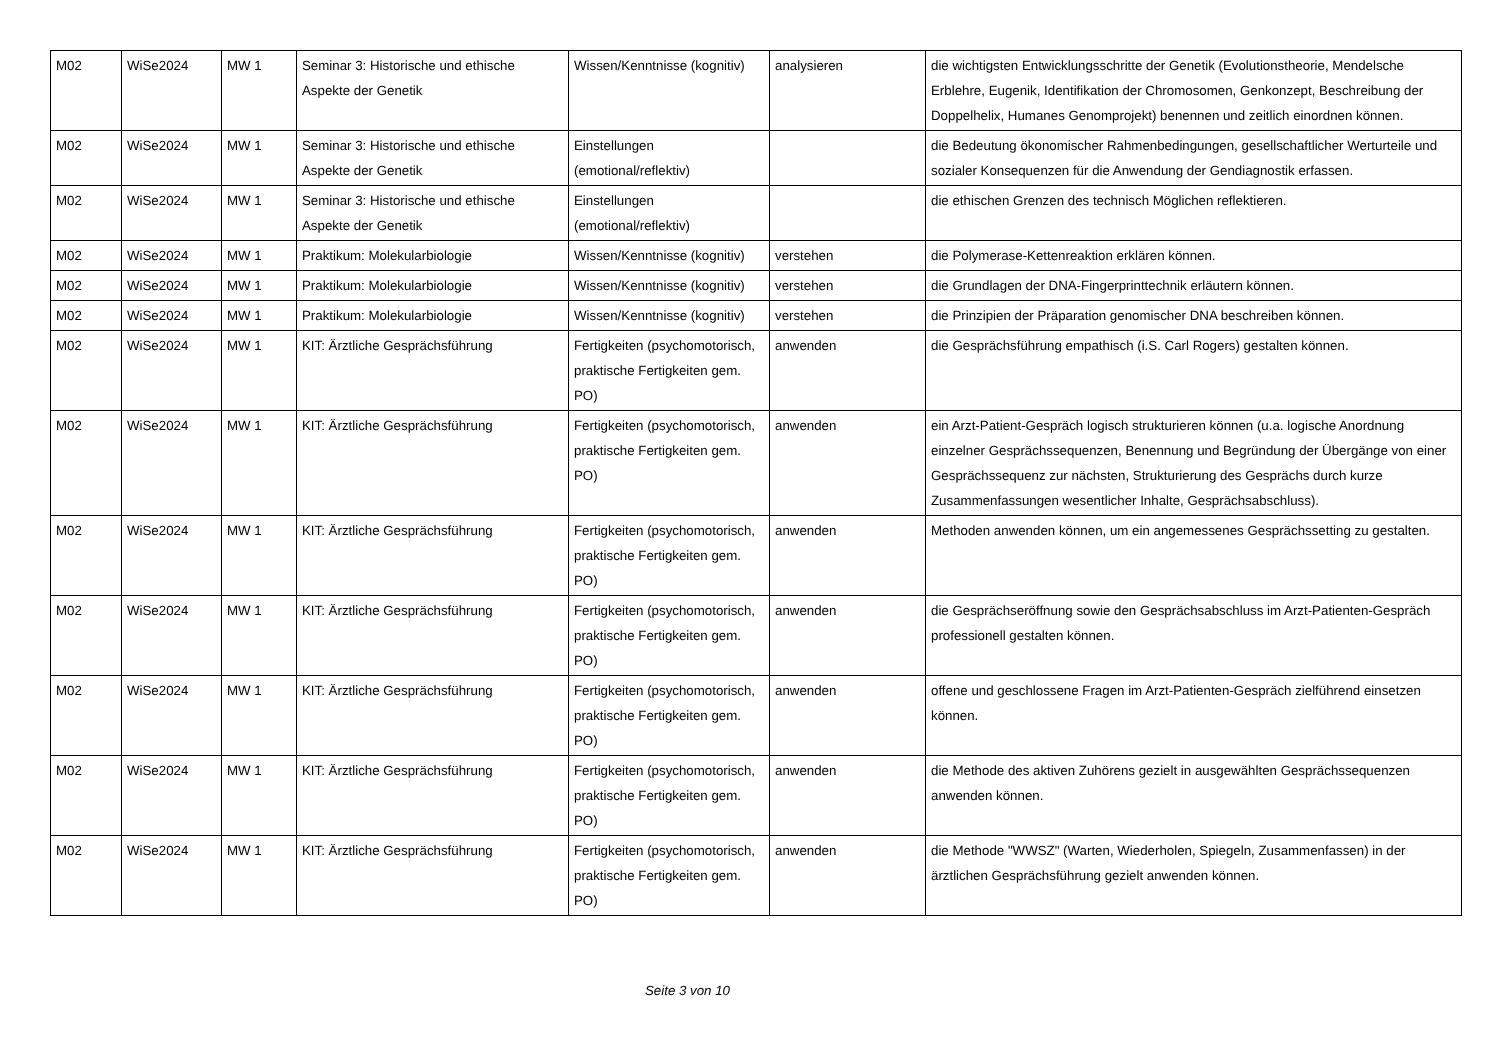| M02 | WiSe2024 | MW 1 | Seminar 3: Historische und ethische Aspekte der Genetik | Wissen/Kenntnisse (kognitiv) | analysieren | die wichtigsten Entwicklungsschritte der Genetik (Evolutionstheorie, Mendelsche Erblehre, Eugenik, Identifikation der Chromosomen, Genkonzept, Beschreibung der Doppelhelix, Humanes Genomprojekt) benennen und zeitlich einordnen können. |
| M02 | WiSe2024 | MW 1 | Seminar 3: Historische und ethische Aspekte der Genetik | Einstellungen (emotional/reflektiv) | | die Bedeutung ökonomischer Rahmenbedingungen, gesellschaftlicher Werturteile und sozialer Konsequenzen für die Anwendung der Gendiagnostik erfassen. |
| M02 | WiSe2024 | MW 1 | Seminar 3: Historische und ethische Aspekte der Genetik | Einstellungen (emotional/reflektiv) | | die ethischen Grenzen des technisch Möglichen reflektieren. |
| M02 | WiSe2024 | MW 1 | Praktikum: Molekularbiologie | Wissen/Kenntnisse (kognitiv) | verstehen | die Polymerase-Kettenreaktion erklären können. |
| M02 | WiSe2024 | MW 1 | Praktikum: Molekularbiologie | Wissen/Kenntnisse (kognitiv) | verstehen | die Grundlagen der DNA-Fingerprinttechnik erläutern können. |
| M02 | WiSe2024 | MW 1 | Praktikum: Molekularbiologie | Wissen/Kenntnisse (kognitiv) | verstehen | die Prinzipien der Präparation genomischer DNA beschreiben können. |
| M02 | WiSe2024 | MW 1 | KIT: Ärztliche Gesprächsführung | Fertigkeiten (psychomotorisch, praktische Fertigkeiten gem. PO) | anwenden | die Gesprächsführung empathisch (i.S. Carl Rogers) gestalten können. |
| M02 | WiSe2024 | MW 1 | KIT: Ärztliche Gesprächsführung | Fertigkeiten (psychomotorisch, praktische Fertigkeiten gem. PO) | anwenden | ein Arzt-Patient-Gespräch logisch strukturieren können (u.a. logische Anordnung einzelner Gesprächssequenzen, Benennung und Begründung der Übergänge von einer Gesprächssequenz zur nächsten, Strukturierung des Gesprächs durch kurze Zusammenfassungen wesentlicher Inhalte, Gesprächsabschluss). |
| M02 | WiSe2024 | MW 1 | KIT: Ärztliche Gesprächsführung | Fertigkeiten (psychomotorisch, praktische Fertigkeiten gem. PO) | anwenden | Methoden anwenden können, um ein angemessenes Gesprächssetting zu gestalten. |
| M02 | WiSe2024 | MW 1 | KIT: Ärztliche Gesprächsführung | Fertigkeiten (psychomotorisch, praktische Fertigkeiten gem. PO) | anwenden | die Gesprächseröffnung sowie den Gesprächsabschluss im Arzt-Patienten-Gespräch professionell gestalten können. |
| M02 | WiSe2024 | MW 1 | KIT: Ärztliche Gesprächsführung | Fertigkeiten (psychomotorisch, praktische Fertigkeiten gem. PO) | anwenden | offene und geschlossene Fragen im Arzt-Patienten-Gespräch zielführend einsetzen können. |
| M02 | WiSe2024 | MW 1 | KIT: Ärztliche Gesprächsführung | Fertigkeiten (psychomotorisch, praktische Fertigkeiten gem. PO) | anwenden | die Methode des aktiven Zuhörens gezielt in ausgewählten Gesprächssequenzen anwenden können. |
| M02 | WiSe2024 | MW 1 | KIT: Ärztliche Gesprächsführung | Fertigkeiten (psychomotorisch, praktische Fertigkeiten gem. PO) | anwenden | die Methode "WWSZ" (Warten, Wiederholen, Spiegeln, Zusammenfassen) in der ärztlichen Gesprächsführung gezielt anwenden können. |
Seite 3 von 10